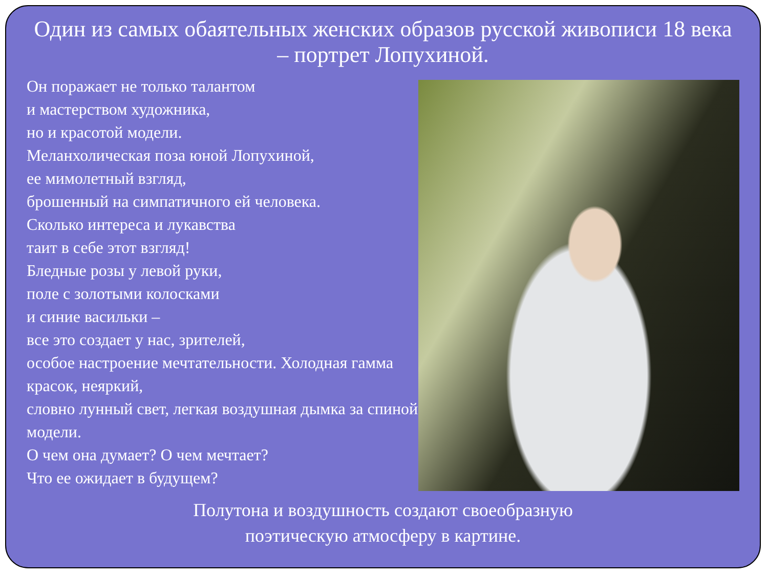Один из самых обаятельных женских образов русской живописи 18 века – портрет Лопухиной.
Он поражает не только талантом
и мастерством художника,
но и красотой модели.
Меланхолическая поза юной Лопухиной,
ее мимолетный взгляд,
брошенный на симпатичного ей человека.
Сколько интереса и лукавства
таит в себе этот взгляд!
Бледные розы у левой руки,
поле с золотыми колосками
и синие васильки –
все это создает у нас, зрителей,
особое настроение мечтательности. Холодная гамма красок, неяркий,
словно лунный свет, легкая воздушная дымка за спиной модели.
О чем она думает? О чем мечтает?
Что ее ожидает в будущем?
Полутона и воздушность создают своеобразную
поэтическую атмосферу в картине.